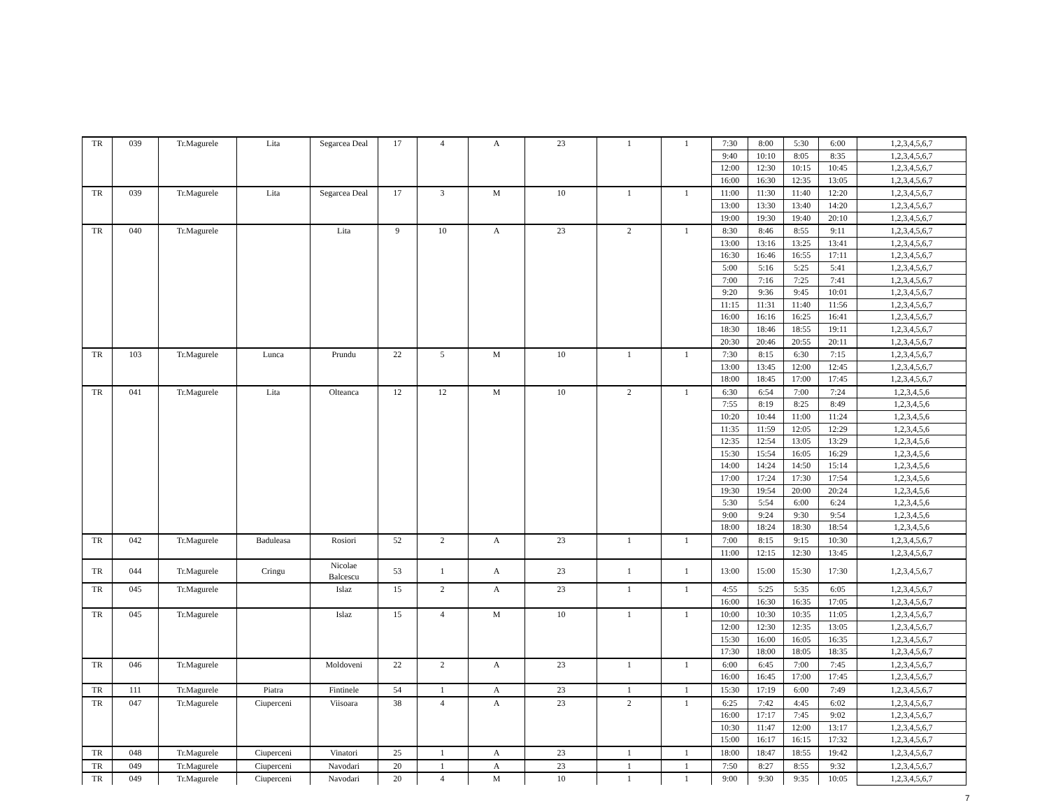| TR | 039 | Tr.Magurele | Lita | Segarcea Deal | 17 | 4 | A | 23 | 1 | 1 | 7:30 | 8:00 | 5:30 | 6:00 | 1,2,3,4,5,6,7 |
| | | | | | | | | | | | 9:40 | 10:10 | 8:05 | 8:35 | 1,2,3,4,5,6,7 |
| | | | | | | | | | | | 12:00 | 12:30 | 10:15 | 10:45 | 1,2,3,4,5,6,7 |
| | | | | | | | | | | | 16:00 | 16:30 | 12:35 | 13:05 | 1,2,3,4,5,6,7 |
| TR | 039 | Tr.Magurele | Lita | Segarcea Deal | 17 | 3 | M | 10 | 1 | 1 | 11:00 | 11:30 | 11:40 | 12:20 | 1,2,3,4,5,6,7 |
| | | | | | | | | | | | 13:00 | 13:30 | 13:40 | 14:20 | 1,2,3,4,5,6,7 |
| | | | | | | | | | | | 19:00 | 19:30 | 19:40 | 20:10 | 1,2,3,4,5,6,7 |
| TR | 040 | Tr.Magurele | | Lita | 9 | 10 | A | 23 | 2 | 1 | 8:30 | 8:46 | 8:55 | 9:11 | 1,2,3,4,5,6,7 |
| | | | | | | | | | | | 13:00 | 13:16 | 13:25 | 13:41 | 1,2,3,4,5,6,7 |
| | | | | | | | | | | | 16:30 | 16:46 | 16:55 | 17:11 | 1,2,3,4,5,6,7 |
| | | | | | | | | | | | 5:00 | 5:16 | 5:25 | 5:41 | 1,2,3,4,5,6,7 |
| | | | | | | | | | | | 7:00 | 7:16 | 7:25 | 7:41 | 1,2,3,4,5,6,7 |
| | | | | | | | | | | | 9:20 | 9:36 | 9:45 | 10:01 | 1,2,3,4,5,6,7 |
| | | | | | | | | | | | 11:15 | 11:31 | 11:40 | 11:56 | 1,2,3,4,5,6,7 |
| | | | | | | | | | | | 16:00 | 16:16 | 16:25 | 16:41 | 1,2,3,4,5,6,7 |
| | | | | | | | | | | | 18:30 | 18:46 | 18:55 | 19:11 | 1,2,3,4,5,6,7 |
| | | | | | | | | | | | 20:30 | 20:46 | 20:55 | 20:11 | 1,2,3,4,5,6,7 |
| TR | 103 | Tr.Magurele | Lunca | Prundu | 22 | 5 | M | 10 | 1 | 1 | 7:30 | 8:15 | 6:30 | 7:15 | 1,2,3,4,5,6,7 |
| | | | | | | | | | | | 13:00 | 13:45 | 12:00 | 12:45 | 1,2,3,4,5,6,7 |
| | | | | | | | | | | | 18:00 | 18:45 | 17:00 | 17:45 | 1,2,3,4,5,6,7 |
| TR | 041 | Tr.Magurele | Lita | Olteanca | 12 | 12 | M | 10 | 2 | 1 | 6:30 | 6:54 | 7:00 | 7:24 | 1,2,3,4,5,6 |
| | | | | | | | | | | | 7:55 | 8:19 | 8:25 | 8:49 | 1,2,3,4,5,6 |
| | | | | | | | | | | | 10:20 | 10:44 | 11:00 | 11:24 | 1,2,3,4,5,6 |
| | | | | | | | | | | | 11:35 | 11:59 | 12:05 | 12:29 | 1,2,3,4,5,6 |
| | | | | | | | | | | | 12:35 | 12:54 | 13:05 | 13:29 | 1,2,3,4,5,6 |
| | | | | | | | | | | | 15:30 | 15:54 | 16:05 | 16:29 | 1,2,3,4,5,6 |
| | | | | | | | | | | | 14:00 | 14:24 | 14:50 | 15:14 | 1,2,3,4,5,6 |
| | | | | | | | | | | | 17:00 | 17:24 | 17:30 | 17:54 | 1,2,3,4,5,6 |
| | | | | | | | | | | | 19:30 | 19:54 | 20:00 | 20:24 | 1,2,3,4,5,6 |
| | | | | | | | | | | | 5:30 | 5:54 | 6:00 | 6:24 | 1,2,3,4,5,6 |
| | | | | | | | | | | | 9:00 | 9:24 | 9:30 | 9:54 | 1,2,3,4,5,6 |
| | | | | | | | | | | | 18:00 | 18:24 | 18:30 | 18:54 | 1,2,3,4,5,6 |
| TR | 042 | Tr.Magurele | Baduleasa | Rosiori | 52 | 2 | A | 23 | 1 | 1 | 7:00 | 8:15 | 9:15 | 10:30 | 1,2,3,4,5,6,7 |
| | | | | | | | | | | | 11:00 | 12:15 | 12:30 | 13:45 | 1,2,3,4,5,6,7 |
| TR | 044 | Tr.Magurele | Cringu | Nicolae Balcescu | 53 | 1 | A | 23 | 1 | 1 | 13:00 | 15:00 | 15:30 | 17:30 | 1,2,3,4,5,6,7 |
| TR | 045 | Tr.Magurele | | Islaz | 15 | 2 | A | 23 | 1 | 1 | 4:55 | 5:25 | 5:35 | 6:05 | 1,2,3,4,5,6,7 |
| | | | | | | | | | | | 16:00 | 16:30 | 16:35 | 17:05 | 1,2,3,4,5,6,7 |
| TR | 045 | Tr.Magurele | | Islaz | 15 | 4 | M | 10 | 1 | 1 | 10:00 | 10:30 | 10:35 | 11:05 | 1,2,3,4,5,6,7 |
| | | | | | | | | | | | 12:00 | 12:30 | 12:35 | 13:05 | 1,2,3,4,5,6,7 |
| | | | | | | | | | | | 15:30 | 16:00 | 16:05 | 16:35 | 1,2,3,4,5,6,7 |
| | | | | | | | | | | | 17:30 | 18:00 | 18:05 | 18:35 | 1,2,3,4,5,6,7 |
| TR | 046 | Tr.Magurele | | Moldoveni | 22 | 2 | A | 23 | 1 | 1 | 6:00 | 6:45 | 7:00 | 7:45 | 1,2,3,4,5,6,7 |
| | | | | | | | | | | | 16:00 | 16:45 | 17:00 | 17:45 | 1,2,3,4,5,6,7 |
| TR | 111 | Tr.Magurele | Piatra | Fintinele | 54 | 1 | A | 23 | 1 | 1 | 15:30 | 17:19 | 6:00 | 7:49 | 1,2,3,4,5,6,7 |
| TR | 047 | Tr.Magurele | Ciuperceni | Viisoara | 38 | 4 | A | 23 | 2 | 1 | 6:25 | 7:42 | 4:45 | 6:02 | 1,2,3,4,5,6,7 |
| | | | | | | | | | | | 16:00 | 17:17 | 7:45 | 9:02 | 1,2,3,4,5,6,7 |
| | | | | | | | | | | | 10:30 | 11:47 | 12:00 | 13:17 | 1,2,3,4,5,6,7 |
| | | | | | | | | | | | 15:00 | 16:17 | 16:15 | 17:32 | 1,2,3,4,5,6,7 |
| TR | 048 | Tr.Magurele | Ciuperceni | Vinatori | 25 | 1 | A | 23 | 1 | 1 | 18:00 | 18:47 | 18:55 | 19:42 | 1,2,3,4,5,6,7 |
| TR | 049 | Tr.Magurele | Ciuperceni | Navodari | 20 | 1 | A | 23 | 1 | 1 | 7:50 | 8:27 | 8:55 | 9:32 | 1,2,3,4,5,6,7 |
| TR | 049 | Tr.Magurele | Ciuperceni | Navodari | 20 | 4 | M | 10 | 1 | 1 | 9:00 | 9:30 | 9:35 | 10:05 | 1,2,3,4,5,6,7 |
7